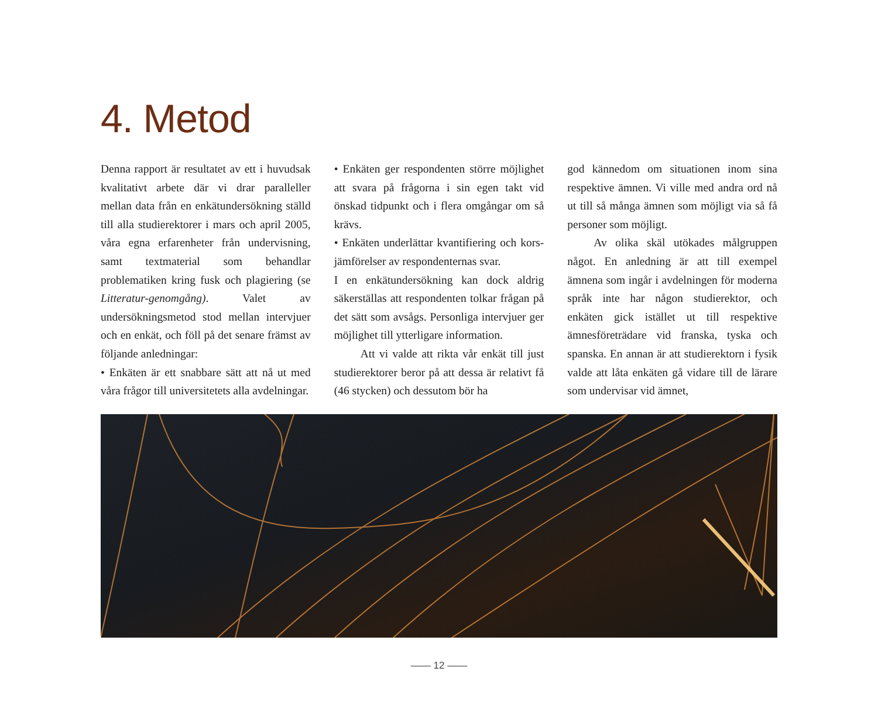4. Metod
Denna rapport är resultatet av ett i huvudsak kvalitativt arbete där vi drar paralleller mellan data från en enkätundersökning ställd till alla studierektorer i mars och april 2005, våra egna erfarenheter från undervisning, samt textmaterial som behandlar problematiken kring fusk och plagiering (se Litteratur-genomgång). Valet av undersökningsmetod stod mellan intervjuer och en enkät, och föll på det senare främst av följande anledningar:
• Enkäten är ett snabbare sätt att nå ut med våra frågor till universitetets alla avdelningar.
• Enkäten ger respondenten större möjlighet att svara på frågorna i sin egen takt vid önskad tidpunkt och i flera omgångar om så krävs.
• Enkäten underlättar kvantifiering och kors-jämförelser av respondenternas svar.
I en enkätundersökning kan dock aldrig säkerställas att respondenten tolkar frågan på det sätt som avsågs. Personliga intervjuer ger möjlighet till ytterligare information.
Att vi valde att rikta vår enkät till just studierektorer beror på att dessa är relativt få (46 stycken) och dessutom bör ha
god kännedom om situationen inom sina respektive ämnen. Vi ville med andra ord nå ut till så många ämnen som möjligt via så få personer som möjligt.
Av olika skäl utökades målgruppen något. En anledning är att till exempel ämnena som ingår i avdelningen för moderna språk inte har någon studierektor, och enkäten gick istället ut till respektive ämnesföreträdare vid franska, tyska och spanska. En annan är att studierektorn i fysik valde att låta enkäten gå vidare till de lärare som undervisar vid ämnet,
—— 12 ——